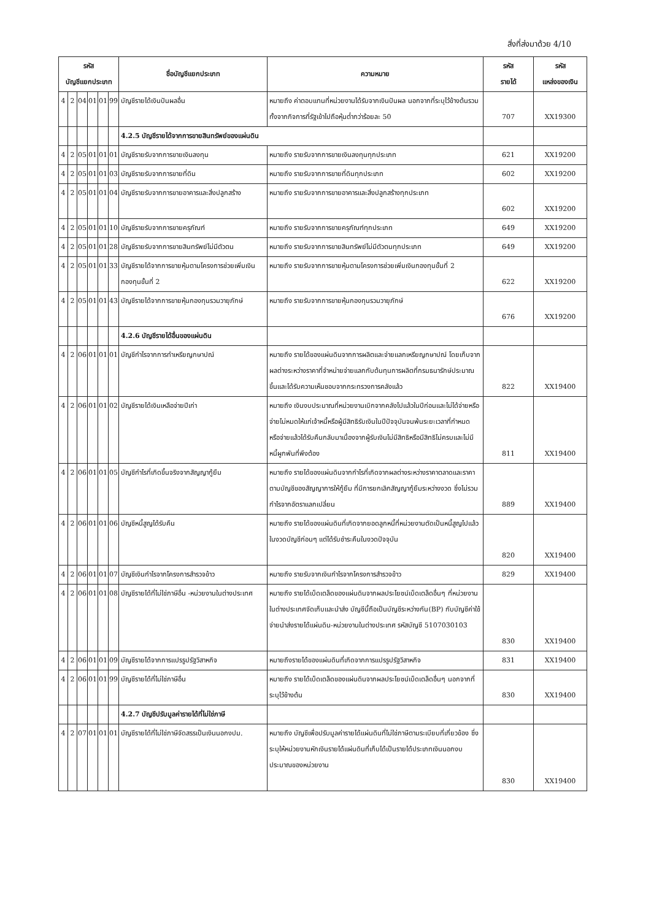สิ่งที่ส่งมาด้วย 4/10
| รหัส บัญชีแยกประเภท | | | | | | ชื่อบัญชีแยกประเภท | ความหมาย | รหัส รายได้ | รหัส แหล่งของเงิน |
| --- | --- | --- | --- | --- | --- | --- | --- | --- | --- |
| 4 | 2 | 04 | 01 | 01 | 99 | บัญชีรายได้เงินปันผลอื่น | หมายถึง ค่าตอบแทนที่หน่วยงานได้รับจากเงินปันผล นอกจากที่ระบุไว้ข้างต้นรวมทั้งจากกิจการที่รัฐเข้าไปถือหุ้นต่ำกว่าร้อยละ 50 | 707 | XX19300 |
| | | | | | | 4.2.5 บัญชีรายได้จากการขายสินทรัพย์ของแผ่นดิน | | | |
| 4 | 2 | 05 | 01 | 01 | 01 | บัญชีรายรับจากการขายเงินลงทุน | หมายถึง รายรับจากการขายเงินลงทุนทุกประเภท | 621 | XX19200 |
| 4 | 2 | 05 | 01 | 01 | 03 | บัญชีรายรับจากการขายที่ดิน | หมายถึง รายรับจากการขายที่ดินทุกประเภท | 602 | XX19200 |
| 4 | 2 | 05 | 01 | 01 | 04 | บัญชีรายรับจากการขายอาคารและสิ่งปลูกสร้าง | หมายถึง รายรับจากการขายอาคารและสิ่งปลูกสร้างทุกประเภท | 602 | XX19200 |
| 4 | 2 | 05 | 01 | 01 | 10 | บัญชีรายรับจากการขายครุภัณฑ์ | หมายถึง รายรับจากการขายครุภัณฑ์ทุกประเภท | 649 | XX19200 |
| 4 | 2 | 05 | 01 | 01 | 28 | บัญชีรายรับจากการขายสินทรัพย์ไม่มีตัวตน | หมายถึง รายรับจากการขายสินทรัพย์ไม่มีตัวตนทุกประเภท | 649 | XX19200 |
| 4 | 2 | 05 | 01 | 01 | 33 | บัญชีรายได้จากการขายหุ้นตามโครงการช่วยเพิ่มเงินกองทุนขั้นที่ 2 | หมายถึง รายรับจากการขายหุ้นตามโครงการช่วยเพิ่มเงินกองทุนขั้นที่ 2 | 622 | XX19200 |
| 4 | 2 | 05 | 01 | 01 | 43 | บัญชีรายได้จากการขายหุ้นกองทุนรวมวายุภักษ์ | หมายถึง รายรับจากการขายหุ้นกองทุนรวมวายุภักษ์ | 676 | XX19200 |
| | | | | | | 4.2.6 บัญชีรายได้อื่นของแผ่นดิน | | | |
| 4 | 2 | 06 | 01 | 01 | 01 | บัญชีกำไรจากการทำเหรียญกษาปณ์ | หมายถึง รายได้ของแผ่นดินจากการผลิตและจ่ายแลกเหรียญกษาปณ์ โดยเก็บจากผลต่างระหว่างราคาที่จำหน่ายจ่ายแลกกับต้นทุนการผลิตที่กรมธนารักษ์ประมาณขึ้นและได้รับความเห็นชอบจากกระทรวงการคลังแล้ว | 822 | XX19400 |
| 4 | 2 | 06 | 01 | 01 | 02 | บัญชีรายได้เงินเหลือจ่ายปีเก่า | หมายถึง เงินงบประมาณที่หน่วยงานเบิกจากคลังไปแล้วในปีก่อนและไม่ได้จ่ายหรือจ่ายไม่หมดให้แก่เจ้าหนี้หรือผู้มีสิทธิรับเงินในปีปัจจุบันจนพ้นระยะเวลาที่กำหนด หรือจ่ายแล้วได้รับคืนกลับมาเนื่องจากผู้รับเงินไม่มีสิทธิหรือมีสิทธิไม่ครบและไม่มีหนี้ผูกพันที่พึงต้อง | 811 | XX19400 |
| 4 | 2 | 06 | 01 | 01 | 05 | บัญชีกำไรที่เกิดขึ้นจริงจากสัญญากู้ยืม | หมายถึง รายได้ของแผ่นดินจากกำไรที่เกิดจากผลต่างระหว่างราคาตลาดและราคาตามบัญชีของสัญญาการให้กู้ยืม ที่มีการยกเลิกสัญญากู้ยืมระหว่างงวด ซึ่งไม่รวมกำไรจากอัตราแลกเปลี่ยน | 889 | XX19400 |
| 4 | 2 | 06 | 01 | 01 | 06 | บัญชีหนี้สูญได้รับคืน | หมายถึง รายได้ของแผ่นดินที่เกิดจากยอดลูกหนี้ที่หน่วยงานตัดเป็นหนี้สูญไปแล้วในงวดบัญชีก่อนๆ แต่ได้รับชำระคืนในงวดปัจจุบัน | 820 | XX19400 |
| 4 | 2 | 06 | 01 | 01 | 07 | บัญชีเงินกำไรจากโครงการสำรวจข้าว | หมายถึง รายรับจากเงินกำไรจากโครงการสำรวจข้าว | 829 | XX19400 |
| 4 | 2 | 06 | 01 | 01 | 08 | บัญชีรายได้ที่ไม่ใช่ภาษีอื่น -หน่วยงานในต่างประเทศ | หมายถึง รายได้เบ็ดเตล็ดของแผ่นดินจากผลประโยชน์เบ็ดเตล็ดอื่นๆ ที่หน่วยงานในต่างประเทศจัดเก็บและนำส่ง บัญชีนี้ถือเป็นบัญชีระหว่างกัน(BP) กับบัญชีค่าใช้จ่ายนำส่งรายได้แผ่นดิน-หน่วยงานในต่างประเทศ รหัสบัญชี 5107030103 | 830 | XX19400 |
| 4 | 2 | 06 | 01 | 01 | 09 | บัญชีรายได้จากการแปรรูปรัฐวิสาหกิจ | หมายถึงรายได้ของแผ่นดินที่เกิดจากการแปรรูปรัฐวิสาหกิจ | 831 | XX19400 |
| 4 | 2 | 06 | 01 | 01 | 99 | บัญชีรายได้ที่ไม่ใช่ภาษีอื่น | หมายถึง รายได้เบ็ดเตล็ดของแผ่นดินจากผลประโยชน์เบ็ดเตล็ดอื่นๆ นอกจากที่ระบุไว้ข้างต้น | 830 | XX19400 |
| | | | | | | 4.2.7 บัญชีปรับมูลค่ารายได้ที่ไม่ใช่ภาษี | | | |
| 4 | 2 | 07 | 01 | 01 | 01 | บัญชีรายได้ที่ไม่ใช่ภาษีจัดสรรเป็นเงินนอกงปม. | หมายถึง บัญชีเพื่อปรับมูลค่ารายได้แผ่นดินที่ไม่ใช่ภาษีตามระเบียบที่เกี่ยวข้อง ซึ่งระบุให้หน่วยงานหักเงินรายได้แผ่นดินที่เก็บได้เป็นรายได้ประเภทเงินนอกงบประมาณของหน่วยงาน | 830 | XX19400 |